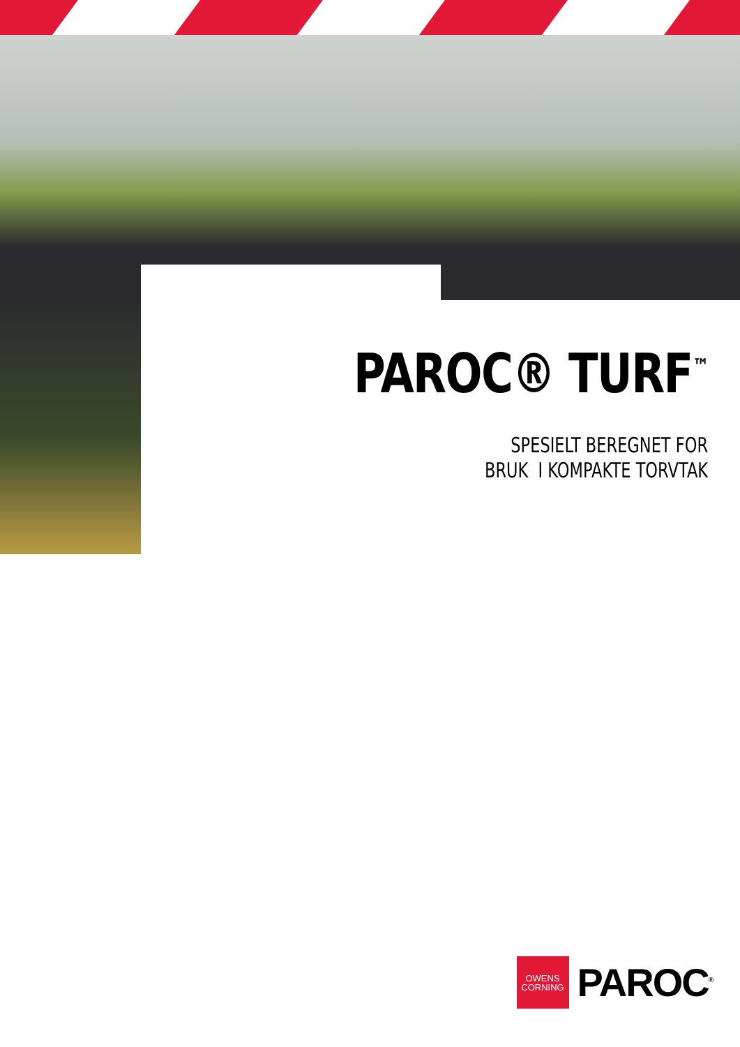PAROC® TURF<sup>™</sup>
SPESIELT BEREGNET FOR
BRUK I KOMPAKTE TORVTAK
OWENS
CORNING
PAROC<sup>®</sup>